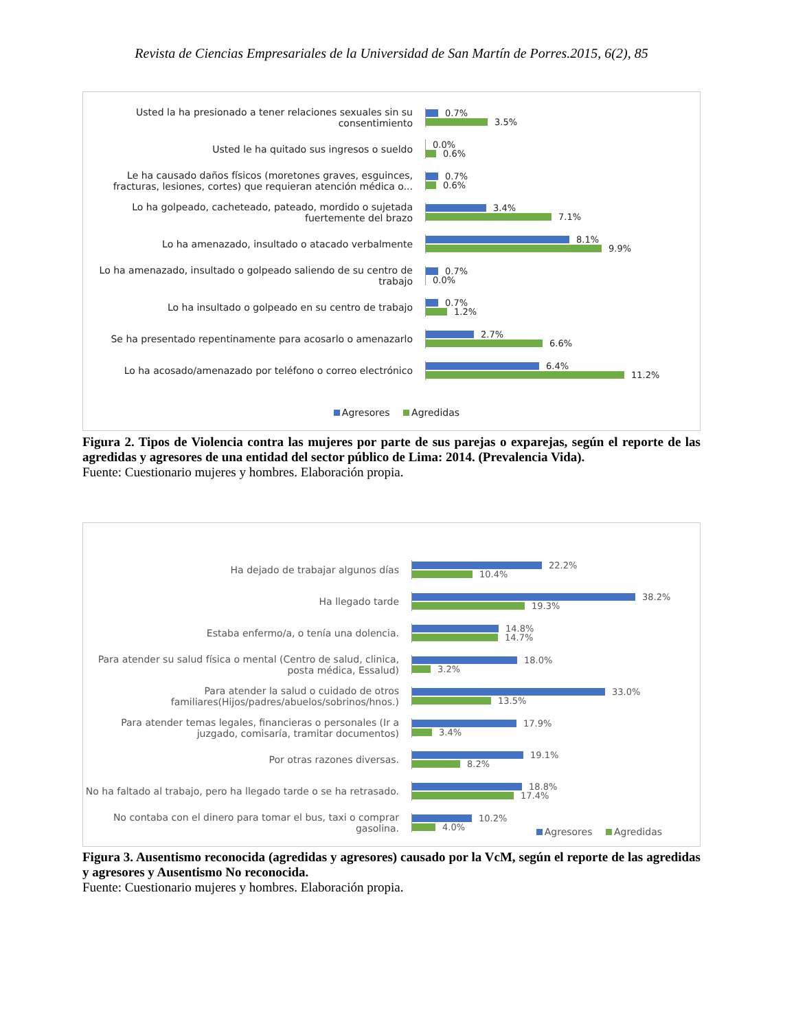Revista de Ciencias Empresariales de la Universidad de San Martín de Porres.2015, 6(2), 85
Usted la ha presionado a tener relaciones sexuales sin su consentimiento
0.7%
3.5%
Usted le ha quitado sus ingresos o sueldo
0.0%
0.6%
Le ha causado daños físicos (moretones graves, esguinces, fracturas, lesiones, cortes) que requieran atención médica o...
0.7%
0.6%
Lo ha golpeado, cacheteado, pateado, mordido o sujetada fuertemente del brazo
3.4%
7.1%
Lo ha amenazado, insultado o atacado verbalmente
8.1%
9.9%
Lo ha amenazado, insultado o golpeado saliendo de su centro de trabajo
0.7%
0.0%
Lo ha insultado o golpeado en su centro de trabajo
0.7%
1.2%
Se ha presentado repentinamente para acosarlo o amenazarlo
2.7%
6.6%
Lo ha acosado/amenazado por teléfono o correo electrónico
6.4%
11.2%
Agresores Agredidas
Figura 2. Tipos de Violencia contra las mujeres por parte de sus parejas o exparejas, según el reporte de las agredidas y agresores de una entidad del sector público de Lima: 2014. (Prevalencia Vida).
Fuente: Cuestionario mujeres y hombres. Elaboración propia.
Ha dejado de trabajar algunos días
22.2%
10.4%
Ha llegado tarde
38.2%
19.3%
Estaba enfermo/a, o tenía una dolencia.
14.8%
14.7%
Para atender su salud física o mental (Centro de salud, clinica, posta médica, Essalud)
18.0%
3.2%
Para atender la salud o cuidado de otros familiares(Hijos/padres/abuelos/sobrinos/hnos.)
33.0%
13.5%
Para atender temas legales, financieras o personales (Ir a juzgado, comisaría, tramitar documentos)
17.9%
3.4%
Por otras razones diversas.
19.1%
8.2%
No ha faltado al trabajo, pero ha llegado tarde o se ha retrasado.
18.8%
17.4%
No contaba con el dinero para tomar el bus, taxi o comprar gasolina.
10.2%
4.0%
Agresores Agredidas
Figura 3. Ausentismo reconocida (agredidas y agresores) causado por la VcM, según el reporte de las agredidas y agresores y Ausentismo No reconocida.
Fuente: Cuestionario mujeres y hombres. Elaboración propia.